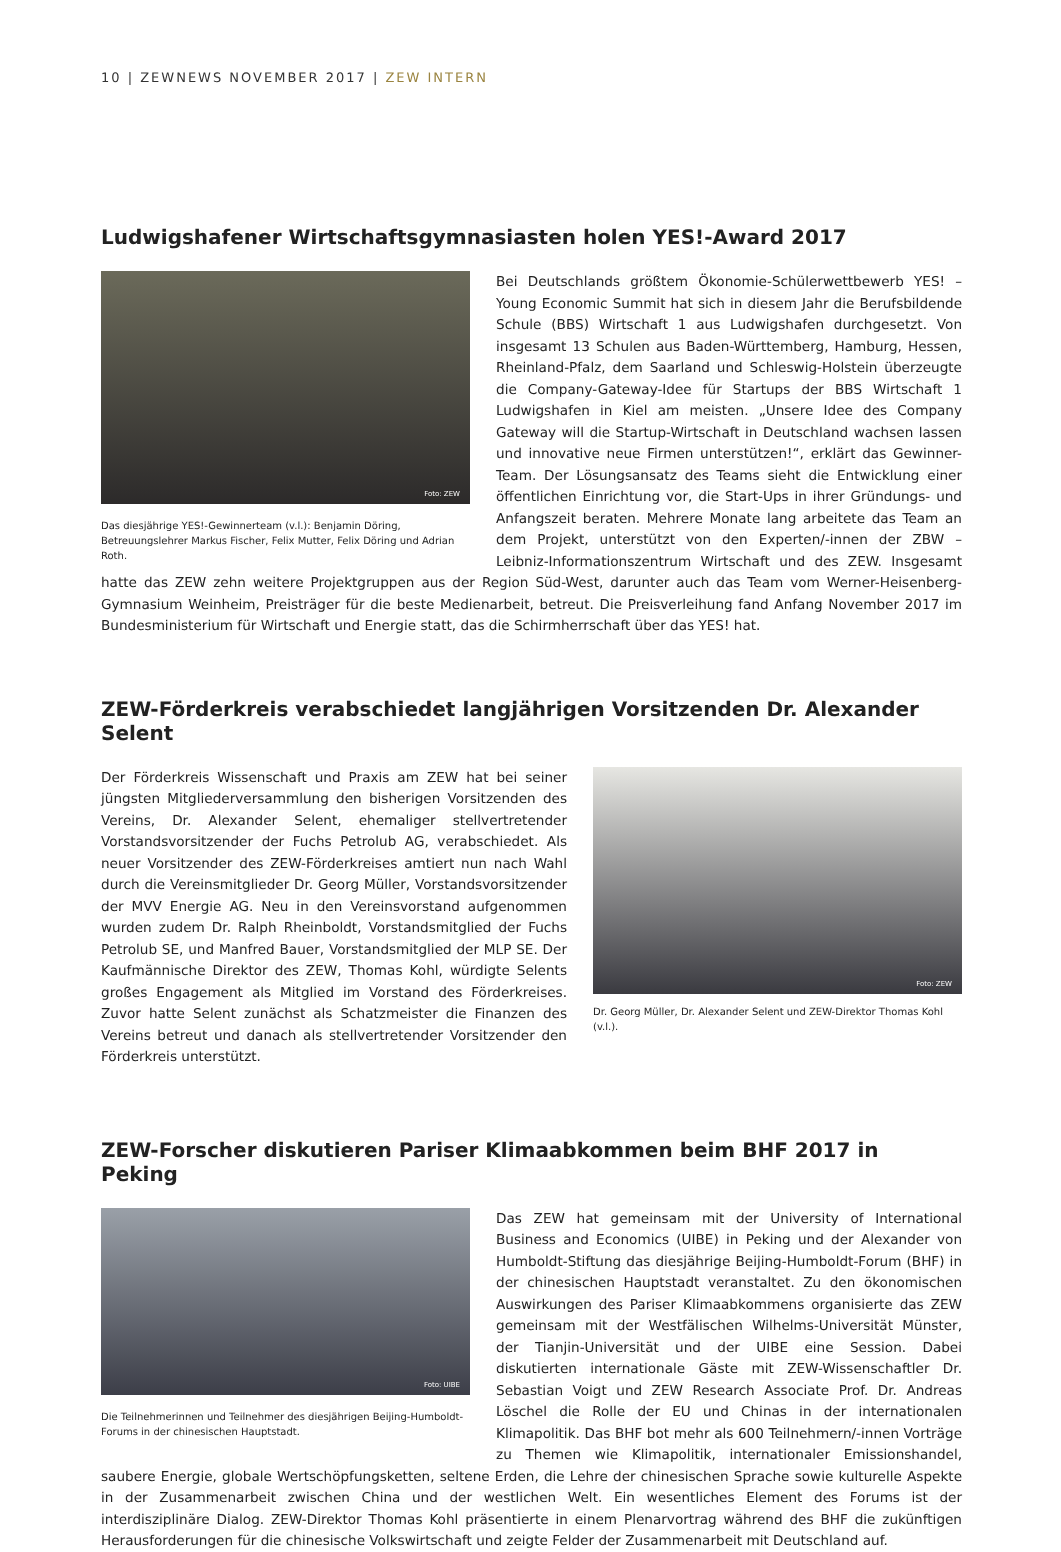10 | ZEWNEWS NOVEMBER 2017 | ZEW INTERN
Ludwigshafener Wirtschaftsgymnasiasten holen YES!-Award 2017
Foto: ZEW
Das diesjährige YES!-Gewinnerteam (v.l.): Benjamin Döring, Betreuungslehrer Markus Fischer, Felix Mutter, Felix Döring und Adrian Roth.
Bei Deutschlands größtem Ökonomie-Schülerwettbewerb YES! – Young Economic Summit hat sich in diesem Jahr die Berufsbildende Schule (BBS) Wirtschaft 1 aus Ludwigshafen durchgesetzt. Von insgesamt 13 Schulen aus Baden-Württemberg, Hamburg, Hessen, Rheinland-Pfalz, dem Saarland und Schleswig-Holstein überzeugte die Company-Gateway-Idee für Startups der BBS Wirtschaft 1 Ludwigshafen in Kiel am meisten. „Unsere Idee des Company Gateway will die Startup-Wirtschaft in Deutschland wachsen lassen und innovative neue Firmen unterstützen!“, erklärt das Gewinner-Team. Der Lösungsansatz des Teams sieht die Entwicklung einer öffentlichen Einrichtung vor, die Start-Ups in ihrer Gründungs- und Anfangszeit beraten. Mehrere Monate lang arbeitete das Team an dem Projekt, unterstützt von den Experten/-innen der ZBW – Leibniz-Informationszentrum Wirtschaft und des ZEW. Insgesamt hatte das ZEW zehn weitere Projektgruppen aus der Region Süd-West, darunter auch das Team vom Werner-Heisenberg-Gymnasium Weinheim, Preisträger für die beste Medienarbeit, betreut. Die Preisverleihung fand Anfang November 2017 im Bundesministerium für Wirtschaft und Energie statt, das die Schirmherrschaft über das YES! hat.
ZEW-Förderkreis verabschiedet langjährigen Vorsitzenden Dr. Alexander Selent
Foto: ZEW
Dr. Georg Müller, Dr. Alexander Selent und ZEW-Direktor Thomas Kohl (v.l.).
Der Förderkreis Wissenschaft und Praxis am ZEW hat bei seiner jüngsten Mitgliederversammlung den bisherigen Vorsitzenden des Vereins, Dr. Alexander Selent, ehemaliger stellvertretender Vorstandsvorsitzender der Fuchs Petrolub AG, verabschiedet. Als neuer Vorsitzender des ZEW-Förderkreises amtiert nun nach Wahl durch die Vereinsmitglieder Dr. Georg Müller, Vorstandsvorsitzender der MVV Energie AG. Neu in den Vereinsvorstand aufgenommen wurden zudem Dr. Ralph Rheinboldt, Vorstandsmitglied der Fuchs Petrolub SE, und Manfred Bauer, Vorstandsmitglied der MLP SE. Der Kaufmännische Direktor des ZEW, Thomas Kohl, würdigte Selents großes Engagement als Mitglied im Vorstand des Förderkreises. Zuvor hatte Selent zunächst als Schatzmeister die Finanzen des Vereins betreut und danach als stellvertretender Vorsitzender den Förderkreis unterstützt.
ZEW-Forscher diskutieren Pariser Klimaabkommen beim BHF 2017 in Peking
Foto: UIBE
Die Teilnehmerinnen und Teilnehmer des diesjährigen Beijing-Humboldt-Forums in der chinesischen Hauptstadt.
Das ZEW hat gemeinsam mit der University of International Business and Economics (UIBE) in Peking und der Alexander von Humboldt-Stiftung das diesjährige Beijing-Humboldt-Forum (BHF) in der chinesischen Hauptstadt veranstaltet. Zu den ökonomischen Auswirkungen des Pariser Klimaabkommens organisierte das ZEW gemeinsam mit der Westfälischen Wilhelms-Universität Münster, der Tianjin-Universität und der UIBE eine Session. Dabei diskutierten internationale Gäste mit ZEW-Wissenschaftler Dr. Sebastian Voigt und ZEW Research Associate Prof. Dr. Andreas Löschel die Rolle der EU und Chinas in der internationalen Klimapolitik. Das BHF bot mehr als 600 Teilnehmern/-innen Vorträge zu Themen wie Klimapolitik, internationaler Emissionshandel, saubere Energie, globale Wertschöpfungsketten, seltene Erden, die Lehre der chinesischen Sprache sowie kulturelle Aspekte in der Zusammenarbeit zwischen China und der westlichen Welt. Ein wesentliches Element des Forums ist der interdisziplinäre Dialog. ZEW-Direktor Thomas Kohl präsentierte in einem Plenarvortrag während des BHF die zukünftigen Herausforderungen für die chinesische Volkswirtschaft und zeigte Felder der Zusammenarbeit mit Deutschland auf.